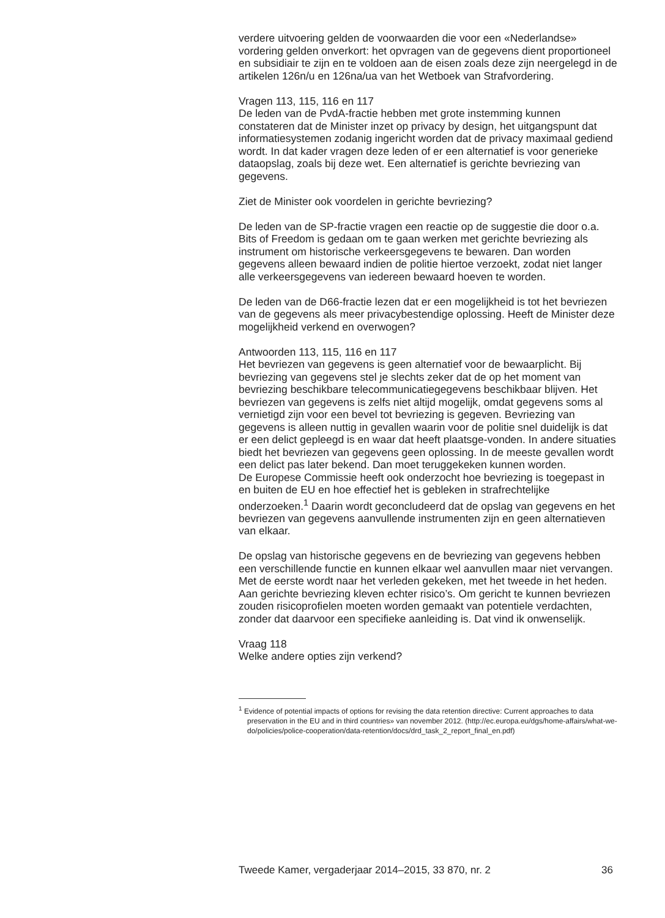verdere uitvoering gelden de voorwaarden die voor een «Nederlandse» vordering gelden onverkort: het opvragen van de gegevens dient proportioneel en subsidiair te zijn en te voldoen aan de eisen zoals deze zijn neergelegd in de artikelen 126n/u en 126na/ua van het Wetboek van Strafvordering.
Vragen 113, 115, 116 en 117
De leden van de PvdA-fractie hebben met grote instemming kunnen constateren dat de Minister inzet op privacy by design, het uitgangspunt dat informatiesystemen zodanig ingericht worden dat de privacy maximaal gediend wordt. In dat kader vragen deze leden of er een alternatief is voor generieke dataopslag, zoals bij deze wet. Een alternatief is gerichte bevriezing van gegevens.
Ziet de Minister ook voordelen in gerichte bevriezing?
De leden van de SP-fractie vragen een reactie op de suggestie die door o.a. Bits of Freedom is gedaan om te gaan werken met gerichte bevriezing als instrument om historische verkeersgegevens te bewaren. Dan worden gegevens alleen bewaard indien de politie hiertoe verzoekt, zodat niet langer alle verkeersgegevens van iedereen bewaard hoeven te worden.
De leden van de D66-fractie lezen dat er een mogelijkheid is tot het bevriezen van de gegevens als meer privacybestendige oplossing. Heeft de Minister deze mogelijkheid verkend en overwogen?
Antwoorden 113, 115, 116 en 117
Het bevriezen van gegevens is geen alternatief voor de bewaarplicht. Bij bevriezing van gegevens stel je slechts zeker dat de op het moment van bevriezing beschikbare telecommunicatiegegevens beschikbaar blijven. Het bevriezen van gegevens is zelfs niet altijd mogelijk, omdat gegevens soms al vernietigd zijn voor een bevel tot bevriezing is gegeven. Bevriezing van gegevens is alleen nuttig in gevallen waarin voor de politie snel duidelijk is dat er een delict gepleegd is en waar dat heeft plaatsge-vonden. In andere situaties biedt het bevriezen van gegevens geen oplossing. In de meeste gevallen wordt een delict pas later bekend. Dan moet teruggekeken kunnen worden.
De Europese Commissie heeft ook onderzocht hoe bevriezing is toegepast in en buiten de EU en hoe effectief het is gebleken in strafrechtelijke onderzoeken.<sup>1</sup> Daarin wordt geconcludeerd dat de opslag van gegevens en het bevriezen van gegevens aanvullende instrumenten zijn en geen alternatieven van elkaar.
De opslag van historische gegevens en de bevriezing van gegevens hebben een verschillende functie en kunnen elkaar wel aanvullen maar niet vervangen. Met de eerste wordt naar het verleden gekeken, met het tweede in het heden. Aan gerichte bevriezing kleven echter risico’s. Om gericht te kunnen bevriezen zouden risicoprofielen moeten worden gemaakt van potentiele verdachten, zonder dat daarvoor een specifieke aanleiding is. Dat vind ik onwenselijk.
Vraag 118
Welke andere opties zijn verkend?
<sup>1</sup> Evidence of potential impacts of options for revising the data retention directive: Current approaches to data preservation in the EU and in third countries» van november 2012. (http://ec.europa.eu/dgs/home-affairs/what-we-do/policies/police-cooperation/data-retention/docs/drd_task_2_report_final_en.pdf)
Tweede Kamer, vergaderjaar 2014–2015, 33 870, nr. 2 36